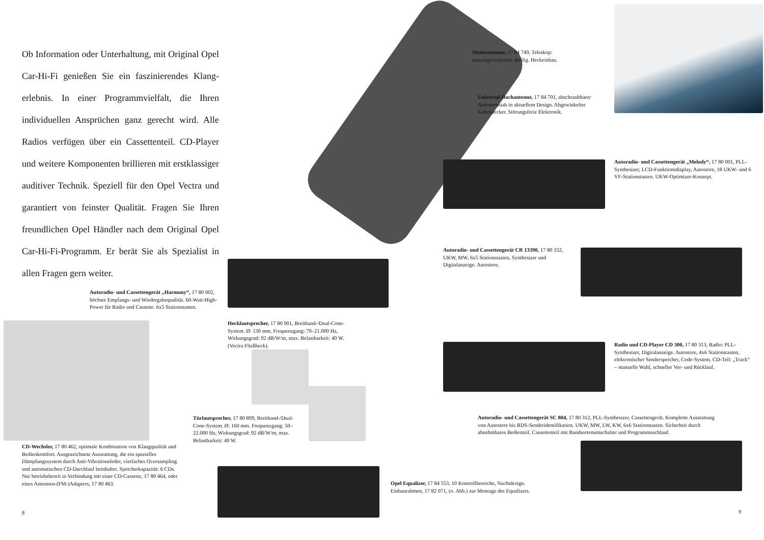Ob Information oder Unterhaltung, mit Original Opel Car-Hi-Fi genießen Sie ein faszinierendes Klang­erlebnis. In einer Programmvielfalt, die Ihren individu­ellen Ansprüchen ganz gerecht wird. Alle Radios ver­fügen über ein Cassettenteil. CD-Player und weitere Komponenten brillieren mit erstklassiger auditiver Technik. Speziell für den Opel Vectra und garantiert von feinster Qualität. Fragen Sie Ihren freundlichen Opel Händler nach dem Original Opel Car-Hi-Fi-Programm. Er berät Sie als Spezialist in allen Fragen gern weiter.
Motorantenne, 17 84 749, Teleskop: messingverchromt. 4teilig. Heckeinbau.
Universal-Dachantenne, 17 84 701, abschraubbarer Antennenstab in aktuellem Design. Abgewinkelter Kabelstecker. Störungsfreie Elektronik.
Autoradio- und Cassettengerät „Melody“, 17 80 001, PLL-Synthesizer, LCD-Funktionsdisplay, Autostore, 18 UKW- und 6 VF-Stationstasten. UKW-Optimizer-Konzept.
Autoradio- und Cassettengerät CR 13390, 17 80 332, UKW, MW, 6x5 Stationstasten, Synthesizer und Digitalanzeige. Autostore.
Autoradio- und Cassettengerät „Harmony“, 17 80 002, höchste Empfangs- und Wiedergabequalität. 60-Watt-High-Power für Radio und Cassette. 6x5 Stationstasten.
Hecklautsprecher, 17 80 901, Breitband-/Dual-Cone-System. Ø: 130 mm, Frequenzgang: 70–21.000 Hz, Wirkungsgrad: 92 dB/W/m, max. Belastbarkeit: 40 W. (Vectra Fließheck).
Radio und CD-Player CD 300, 17 80 313, Radio: PLL-Synthesizer, Digitalanzeige. Autostore, 4x6 Stationstasten, elektronischer Senderspeicher, Code-System. CD-Teil: „Track“ – manuelle Wahl, schneller Vor- und Rücklauf.
Türlautsprecher, 17 80 899, Breitband-/Dual-Cone-System. Ø: 160 mm. Frequenzgang: 50–22.000 Hz, Wirkungsgrad: 92 dB/W/m, max. Belastbarkeit: 40 W.
Autoradio- und Cassettengerät SC 804, 17 80 312, PLL-Synthesizer, Cassettengerät. Komplette Ausstattung von Autostore bis RDS-Senderidentifikation. UKW, MW, LW, KW, 6x6 Stationstasten. Sicherheit durch abnehmbares Bedienteil. Cassettenteil mit Bandsortenumschalter und Programmsuchlauf.
CD-Wechsler, 17 80 462, optimale Kombination von Klang­qualität und Bedienkomfort. Ausgezeichnete Ausstattung, die ein spezielles Dämpfungssystem durch Anti-Vibrations­feder, vierfaches Oversampling und automatischen CD-Durch­lauf beinhaltet. Speicherkapazität: 6 CDs. Nur betriebsbereit in Verbindung mit einer CD-Cassette, 17 80 464, oder eines Antennen-(FM-)Adapters, 17 80 463.
Opel Equalizer, 17 84 553, 10 Kontrollbereiche, Nachtdesign. Einbaurahmen, 17 82 071, (o. Abb.) zur Montage des Equalizers.
8 9